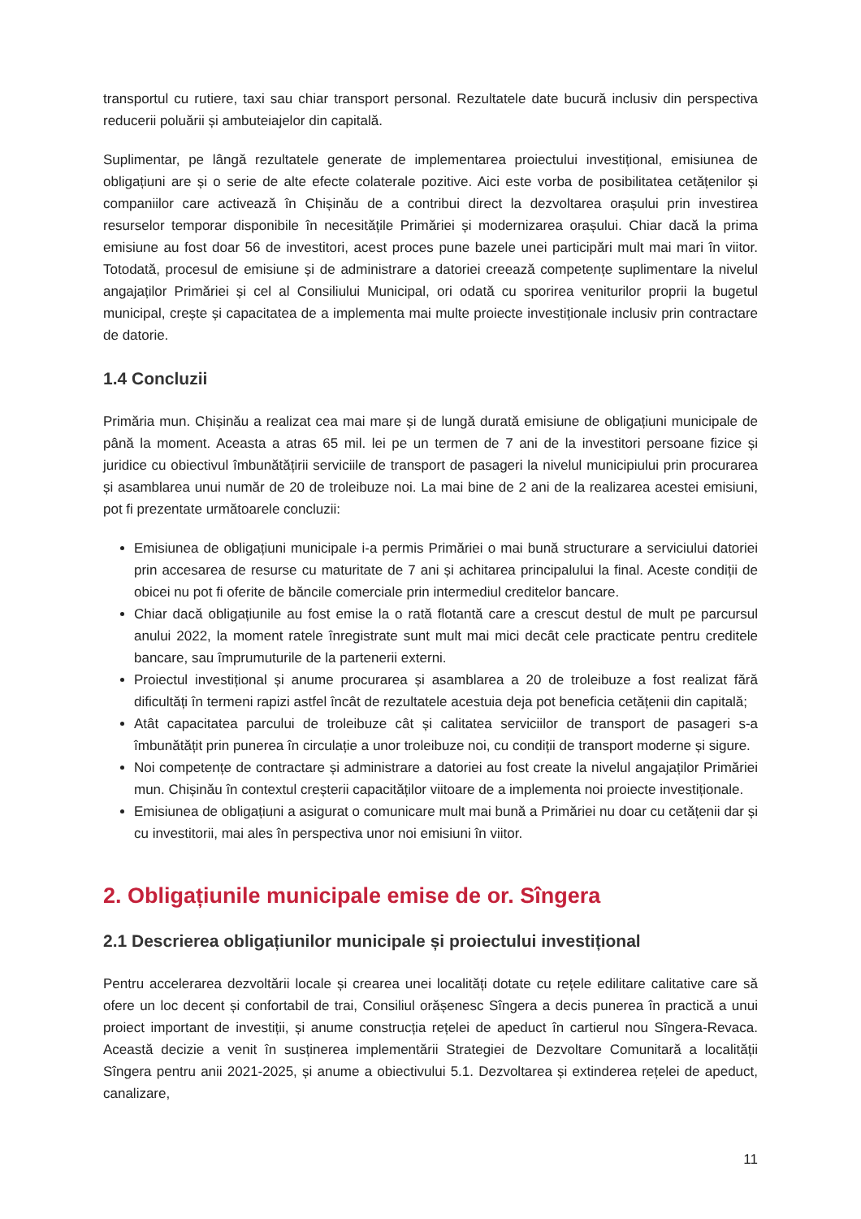transportul cu rutiere, taxi sau chiar transport personal. Rezultatele date bucură inclusiv din perspectiva reducerii poluării și ambuteiajelor din capitală.
Suplimentar, pe lângă rezultatele generate de implementarea proiectului investițional, emisiunea de obligațiuni are și o serie de alte efecte colaterale pozitive. Aici este vorba de posibilitatea cetățenilor și companiilor care activează în Chișinău de a contribui direct la dezvoltarea orașului prin investirea resurselor temporar disponibile în necesitățile Primăriei și modernizarea orașului. Chiar dacă la prima emisiune au fost doar 56 de investitori, acest proces pune bazele unei participări mult mai mari în viitor. Totodată, procesul de emisiune și de administrare a datoriei creează competențe suplimentare la nivelul angajaților Primăriei și cel al Consiliului Municipal, ori odată cu sporirea veniturilor proprii la bugetul municipal, crește și capacitatea de a implementa mai multe proiecte investiționale inclusiv prin contractare de datorie.
1.4 Concluzii
Primăria mun. Chișinău a realizat cea mai mare și de lungă durată emisiune de obligațiuni municipale de până la moment. Aceasta a atras 65 mil. lei pe un termen de 7 ani de la investitori persoane fizice și juridice cu obiectivul îmbunătățirii serviciile de transport de pasageri la nivelul municipiului prin procurarea și asamblarea unui număr de 20 de troleibuze noi. La mai bine de 2 ani de la realizarea acestei emisiuni, pot fi prezentate următoarele concluzii:
Emisiunea de obligațiuni municipale i-a permis Primăriei o mai bună structurare a serviciului datoriei prin accesarea de resurse cu maturitate de 7 ani și achitarea principalului la final. Aceste condiții de obicei nu pot fi oferite de băncile comerciale prin intermediul creditelor bancare.
Chiar dacă obligațiunile au fost emise la o rată flotantă care a crescut destul de mult pe parcursul anului 2022, la moment ratele înregistrate sunt mult mai mici decât cele practicate pentru creditele bancare, sau împrumuturile de la partenerii externi.
Proiectul investițional și anume procurarea și asamblarea a 20 de troleibuze a fost realizat fără dificultăți în termeni rapizi astfel încât de rezultatele acestuia deja pot beneficia cetățenii din capitală;
Atât capacitatea parcului de troleibuze cât și calitatea serviciilor de transport de pasageri s-a îmbunătățit prin punerea în circulație a unor troleibuze noi, cu condiții de transport moderne și sigure.
Noi competențe de contractare și administrare a datoriei au fost create la nivelul angajaților Primăriei mun. Chișinău în contextul creșterii capacităților viitoare de a implementa noi proiecte investiționale.
Emisiunea de obligațiuni a asigurat o comunicare mult mai bună a Primăriei nu doar cu cetățenii dar și cu investitorii, mai ales în perspectiva unor noi emisiuni în viitor.
2. Obligațiunile municipale emise de or. Sîngera
2.1 Descrierea obligațiunilor municipale și proiectului investițional
Pentru accelerarea dezvoltării locale și crearea unei localități dotate cu rețele edilitare calitative care să ofere un loc decent și confortabil de trai, Consiliul orășenesc Sîngera a decis punerea în practică a unui proiect important de investiții, și anume construcția rețelei de apeduct în cartierul nou Sîngera-Revaca. Această decizie a venit în susținerea implementării Strategiei de Dezvoltare Comunitară a localității Sîngera pentru anii 2021-2025, și anume a obiectivului 5.1. Dezvoltarea și extinderea rețelei de apeduct, canalizare,
11